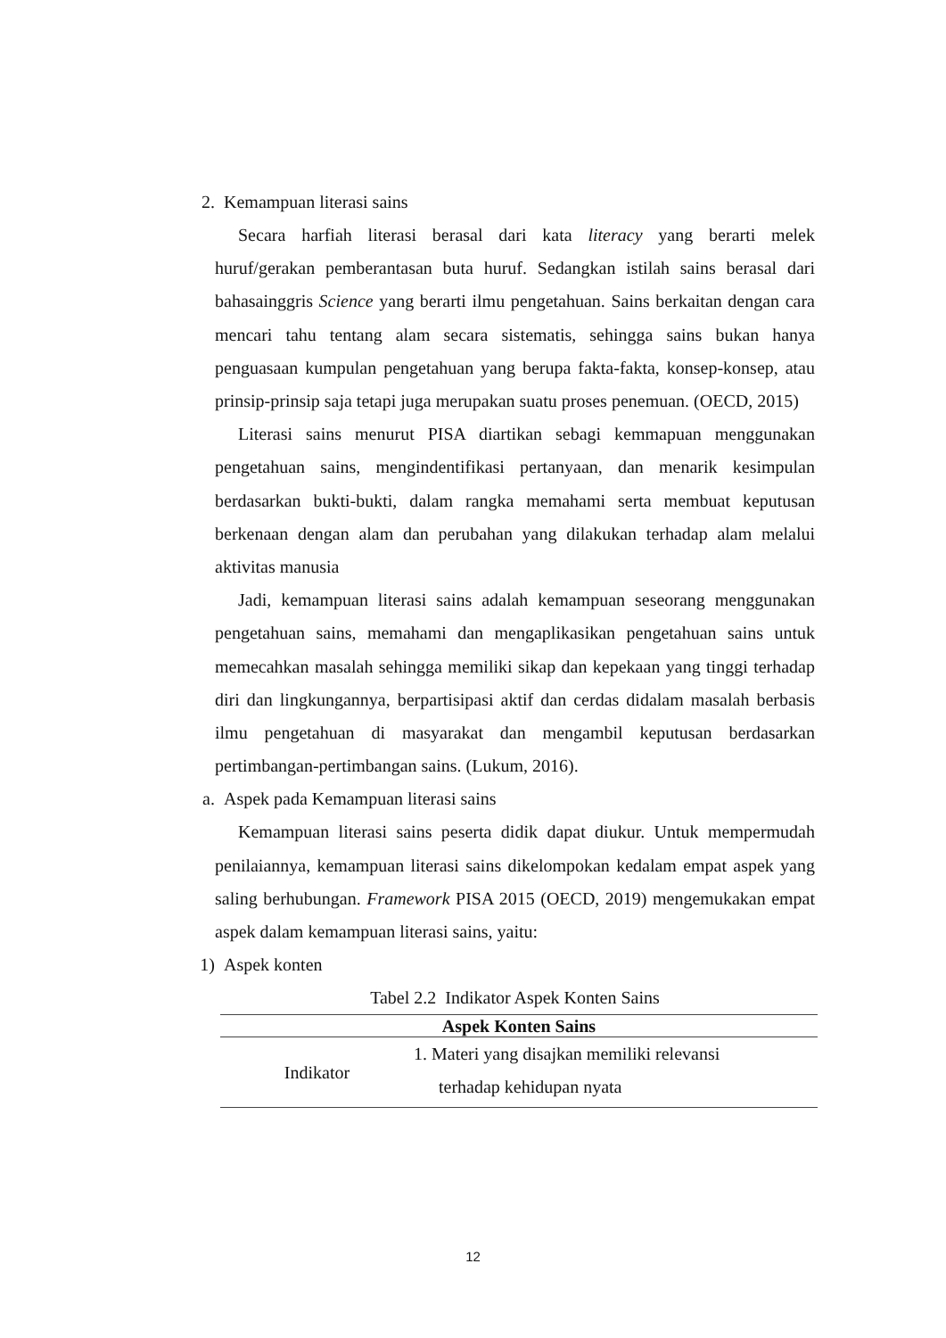2. Kemampuan literasi sains
Secara harfiah literasi berasal dari kata literacy yang berarti melek huruf/gerakan pemberantasan buta huruf. Sedangkan istilah sains berasal dari bahasainggris Science yang berarti ilmu pengetahuan. Sains berkaitan dengan cara mencari tahu tentang alam secara sistematis, sehingga sains bukan hanya penguasaan kumpulan pengetahuan yang berupa fakta-fakta, konsep-konsep, atau prinsip-prinsip saja tetapi juga merupakan suatu proses penemuan. (OECD, 2015)
Literasi sains menurut PISA diartikan sebagi kemmapuan menggunakan pengetahuan sains, mengindentifikasi pertanyaan, dan menarik kesimpulan berdasarkan bukti-bukti, dalam rangka memahami serta membuat keputusan berkenaan dengan alam dan perubahan yang dilakukan terhadap alam melalui aktivitas manusia
Jadi, kemampuan literasi sains adalah kemampuan seseorang menggunakan pengetahuan sains, memahami dan mengaplikasikan pengetahuan sains untuk memecahkan masalah sehingga memiliki sikap dan kepekaan yang tinggi terhadap diri dan lingkungannya, berpartisipasi aktif dan cerdas didalam masalah berbasis ilmu pengetahuan di masyarakat dan mengambil keputusan berdasarkan pertimbangan-pertimbangan sains. (Lukum, 2016).
a. Aspek pada Kemampuan literasi sains
Kemampuan literasi sains peserta didik dapat diukur. Untuk mempermudah penilaiannya, kemampuan literasi sains dikelompokan kedalam empat aspek yang saling berhubungan. Framework PISA 2015 (OECD, 2019) mengemukakan empat aspek dalam kemampuan literasi sains, yaitu:
1) Aspek konten
Tabel 2.2 Indikator Aspek Konten Sains
| Aspek Konten Sains | |
| --- | --- |
| Indikator | 1. Materi yang disajkan memiliki relevansi terhadap kehidupan nyata |
12